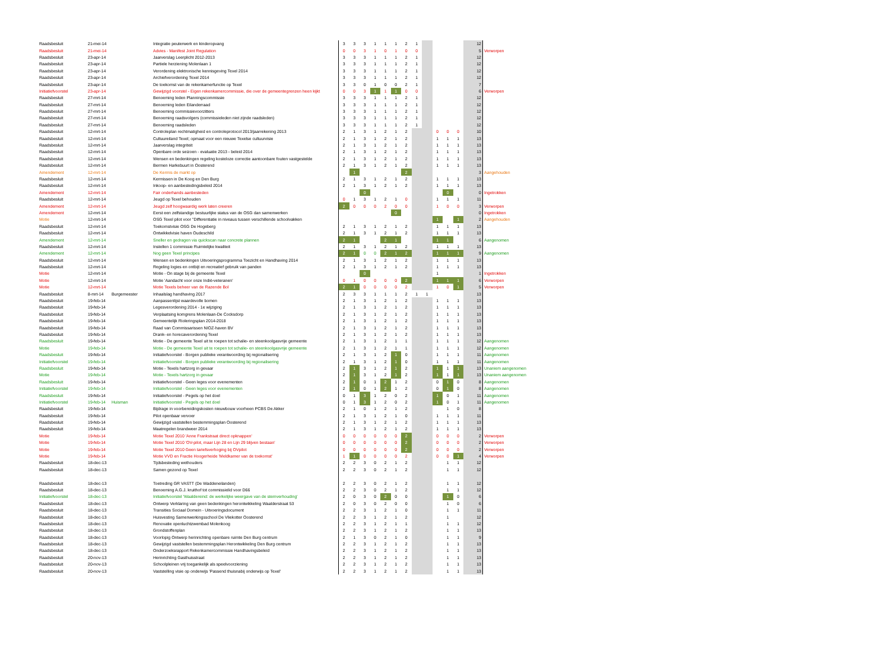| Raadsbesluit | 21-mei-14 | | Integratie peuterwerk en kinderopvang | 3 | 3 | 3 | 1 | 1 | 1 | 2 | 1 | | | | | 12 | |
| Raadsbesluit | 21-mei-14 | | Advies - Manifest Joint Regulation | 0 | 0 | 3 | 1 | 0 | 1 | 0 | 0 | | | | | 5 | Verworpen |
| Raadsbesluit | 23-apr-14 | | Jaarverslag Leerplicht 2012-2013 | 3 | 3 | 3 | 1 | 1 | 1 | 2 | 1 | | | | | 12 | |
| Raadsbesluit | 23-apr-14 | | Partiele herziening Molenlaan 1 | 3 | 3 | 3 | 1 | 1 | 1 | 2 | 1 | | | | | 12 | |
| Raadsbesluit | 23-apr-14 | | Verordening elektronische kennisgeving Texel 2014 | 3 | 3 | 3 | 1 | 1 | 1 | 2 | 1 | | | | | 12 | |
| Raadsbesluit | 23-apr-14 | | Archiefverordening Texel 2014 | 3 | 3 | 3 | 1 | 1 | 1 | 2 | 1 | | | | | 12 | |
| Raadsbesluit | 23-apr-14 | | De toekomst van de rekenkamerfunctie op Texel | 3 | 3 | 0 | 1 | 0 | 0 | 2 | 1 | | | | | 7 | |
| Initiatiefvoorstel | 23-apr-14 | | Gewijzigd voorstel - Eigen rekenkamercommissie, die over de gemeentegrenzen heen kijkt | 0 | 0 | 3 | 1 | 1 | 1 | 0 | 0 | | | | | 6 | Verworpen |
| Raadsbesluit | 27-mrt-14 | | Benoeming leden Planningscommissie | 3 | 3 | 3 | 1 | 1 | 1 | 2 | 1 | | | | | 12 | |
| Raadsbesluit | 27-mrt-14 | | Benoeming leden Eilanderraad | 3 | 3 | 3 | 1 | 1 | 1 | 2 | 1 | | | | | 12 | |
| Raadsbesluit | 27-mrt-14 | | Benoeming commissievoorzitters | 3 | 3 | 3 | 1 | 1 | 1 | 2 | 1 | | | | | 12 | |
| Raadsbesluit | 27-mrt-14 | | Benoeming raadsvolgers (commissieleden niet zijnde raadsleden) | 3 | 3 | 3 | 1 | 1 | 1 | 2 | 1 | | | | | 12 | |
| Raadsbesluit | 27-mrt-14 | | Benoeming raadsleden | 3 | 3 | 3 | 1 | 1 | 1 | 2 | 1 | | | | | 12 | |
| Raadsbesluit | 12-mrt-14 | | Controleplan rechtmatigheid en controleprotocol 2013/jaarrekening 2013 | 2 | 1 | 3 | 1 | 2 | 1 | 2 | | | 0 | 0 | 0 | 10 | |
| Raadsbesluit | 12-mrt-14 | | Cultuureiland Texel; opmaat voor een nieuwe Texelse cultuurvisie | 2 | 1 | 3 | 1 | 2 | 1 | 2 | | | 1 | 1 | 1 | 13 | |
| Raadsbesluit | 12-mrt-14 | | Jaarverslag integriteit | 2 | 1 | 3 | 1 | 2 | 1 | 2 | | | 1 | 1 | 1 | 13 | |
| Raadsbesluit | 12-mrt-14 | | Openbare orde seizoen - evaluatie 2013 - beleid 2014 | 2 | 1 | 3 | 1 | 2 | 1 | 2 | | | 1 | 1 | 1 | 13 | |
| Raadsbesluit | 12-mrt-14 | | Wensen en bedenkingen regeling kosteloze correctie aantoonbare fouten vastgestelde | 2 | 1 | 3 | 1 | 2 | 1 | 2 | | | 1 | 1 | 1 | 13 | |
| Raadsbesluit | 12-mrt-14 | | Bermen Harkebuurt in Oosterend | 2 | 1 | 3 | 1 | 2 | 1 | 2 | | | 1 | 1 | 1 | 13 | |
| Amendement | 12-mrt-14 | | De Kermis de markt op | | 1 | | | | | 2 | | | | | | 3 | Aangehouden |
| Raadsbesluit | 12-mrt-14 | | Kermissen in De Koog en Den Burg | 2 | 1 | 3 | 1 | 2 | 1 | 2 | | | 1 | 1 | 1 | 13 | |
| Raadsbesluit | 12-mrt-14 | | Inkoop- en aanbestedingsbeleid 2014 | 2 | 1 | 3 | 1 | 2 | 1 | 2 | | | 1 | 1 | 1 | 13 | |
| Amendement | 12-mrt-14 | | Fair onderhands aanbesteden | | | 0 | | | | | | | | 0 | | 0 | Ingetrokken |
| Raadsbesluit | 12-mrt-14 | | Jeugd op Texel behouden | 0 | 1 | 3 | 1 | 2 | 1 | 0 | | | 1 | 1 | 1 | 11 | |
| Amendement | 12-mrt-14 | | Jeugd zelf hoogwaardig werk laten creeren | 2 | 0 | 0 | 0 | 2 | 0 | 0 | | | 1 | 0 | 0 | 3 | Verworpen |
| Amendement | 12-mrt-14 | | Eerst een zelfstandige bestuurlijke status van de OSG dan samenwerken | | | | | | 0 | | | | | | | 0 | Ingetrokken |
| Motie | 12-mrt-14 | | OSG Texel pilot voor "Differentiatie in niveaus tussen verschillende schoolvakken | | | | | | | | | | 1 | | 1 | 2 | Aangehouden |
| Raadsbesluit | 12-mrt-14 | | Toekomstvisie OSG De Hogeberg | 2 | 1 | 3 | 1 | 2 | 1 | 2 | | | 1 | 1 | 1 | 13 | |
| Raadsbesluit | 12-mrt-14 | | Ontwikkelvisie haven Oudeschild | 2 | 1 | 3 | 1 | 2 | 1 | 2 | | | 1 | 1 | 1 | 13 | |
| Amendement | 12-mrt-14 | | Sneller en gedragen via quickscan naar concrete plannen | 2 | 1 | | | 2 | 1 | | | | 1 | 1 | | 6 | Aangenomen |
| Raadsbesluit | 12-mrt-14 | | Instellen 1 commissie Ruimtelijke kwaliteit | 2 | 1 | 3 | 1 | 2 | 1 | 2 | | | 1 | 1 | 1 | 13 | |
| Amendement | 12-mrt-14 | | Nog geen Texel principes | 2 | 1 | 0 | 0 | 2 | 1 | 2 | | | 1 | 1 | 1 | 9 | Aangenomen |
| Raadsbesluit | 12-mrt-14 | | Wensen en bedenkingen Uitvoeringsprogramma Toezicht en Handhaving 2014 | 2 | 1 | 3 | 1 | 2 | 1 | 2 | | | 1 | 1 | 1 | 13 | |
| Raadsbesluit | 12-mrt-14 | | Regeling logies en ontbijt en recreatief gebruik van panden | 2 | 1 | 3 | 1 | 2 | 1 | 2 | | | 1 | 1 | 1 | 13 | |
| Motie | 12-mrt-14 | | Motie - On stage bij de gemeente Texel | | | 0 | | | | | | | 1 | | | 1 | Ingetrokken |
| Motie | 12-mrt-14 | | Motie 'Aandacht voor onze Indië-veteranen' | 0 | 1 | 0 | 0 | 0 | 0 | 2 | | | 1 | 1 | 1 | 6 | Verworpen |
| Motie | 12-mrt-14 | | Motie Texels beheer van de Razende Bol | 2 | 1 | 0 | 0 | 0 | 0 | 2 | | | 1 | 0 | 1 | 5 | Verworpen |
| Raadsbesluit | 8-mrt-14 | Burgemeester | Inhaalslag handhaving 2017 | 2 | 3 | 3 | 1 | 1 | 1 | 2 | 1 | 1 | | | | 13 | |
| Raadsbesluit | 19-feb-14 | | Aanpassenlijst waardevolle bomen | 2 | 1 | 3 | 1 | 2 | 1 | 2 | | | 1 | 1 | 1 | 13 | |
| Raadsbesluit | 19-feb-14 | | Legesverordening 2014 - 1e wijziging | 2 | 1 | 3 | 1 | 2 | 1 | 2 | | | 1 | 1 | 1 | 13 | |
| Raadsbesluit | 19-feb-14 | | Verplaatsing komgrens Molenlaan-De Cocksdorp | 2 | 1 | 3 | 1 | 2 | 1 | 2 | | | 1 | 1 | 1 | 13 | |
| Raadsbesluit | 19-feb-14 | | Gemeentelijk Rioleringsplan 2014-2018 | 2 | 1 | 3 | 1 | 2 | 1 | 2 | | | 1 | 1 | 1 | 13 | |
| Raadsbesluit | 19-feb-14 | | Raad van Commissarissen NIOZ-haven BV | 2 | 1 | 3 | 1 | 2 | 1 | 2 | | | 1 | 1 | 1 | 13 | |
| Raadsbesluit | 19-feb-14 | | Drank- en horecaverordening Texel | 2 | 1 | 3 | 1 | 2 | 1 | 2 | | | 1 | 1 | 1 | 13 | |
| Raadsbesluit | 19-feb-14 | | Motie - De gemeente Texel uit te roepen tot schalie- en steenkoolgasvrije gemeente | 2 | 1 | 3 | 1 | 2 | 1 | 1 | | | 1 | 1 | 1 | 12 | Aangenomen |
| Motie | 19-feb-14 | | Motie - De gemeente Texel uit te roepen tot schalie- en steenkoolgasvrije gemeente | 2 | 1 | 3 | 1 | 2 | 1 | 1 | | | 1 | 1 | 1 | 12 | Aangenomen |
| Raadsbesluit | 19-feb-14 | | Initiatiefvoorstel - Borgen publieke verantwoording bij regionalisering | 2 | 1 | 3 | 1 | 2 | 1 | 0 | | | 1 | 1 | 1 | 11 | Aangenomen |
| Initiatiefvoorstel | 19-feb-14 | | Initiatiefvoorstel - Borgen publieke verantwoording bij regionalisering | 2 | 1 | 3 | 1 | 2 | 1 | 0 | | | 1 | 1 | 1 | 11 | Aangenomen |
| Raadsbesluit | 19-feb-14 | | Motie - Texels hartzorg in gevaar | 2 | 1 | 3 | 1 | 2 | 1 | 2 | | | 1 | 1 | 1 | 13 | Unaniem aangenomen |
| Motie | 19-feb-14 | | Motie - Texels hartzorg in gevaar | 2 | 1 | 3 | 1 | 2 | 1 | 2 | | | 1 | 1 | 1 | 13 | Unaniem aangenomen |
| Raadsbesluit | 19-feb-14 | | Initiatiefvoorstel - Geen leges voor evenementen | 2 | 1 | 0 | 1 | 2 | 1 | 2 | | | 0 | 1 | 0 | 8 | Aangenomen |
| Initiatiefvoorstel | 19-feb-14 | | Initiatiefvoorstel - Geen leges voor evenementen | 2 | 1 | 0 | 1 | 2 | 1 | 2 | | | 0 | 1 | 0 | 8 | Aangenomen |
| Raadsbesluit | 19-feb-14 | | Initiatiefvoorstel - Pegels op het doel | 0 | 1 | 3 | 1 | 2 | 0 | 2 | | | 1 | 0 | 1 | 11 | Aangenomen |
| Initiatiefvoorstel | 19-feb-14 | Huisman | Initiatiefvoorstel - Pegels op het doel | 0 | 1 | 3 | 1 | 2 | 0 | 2 | | | 1 | 0 | 1 | 11 | Aangenomen |
| Raadsbesluit | 19-feb-14 | | Bijdrage in voorbereidingskosten nieuwbouw voorheen PCBS De Akker | 2 | 1 | 0 | 1 | 2 | 1 | 2 | | | | 1 | 0 | 8 | |
| Raadsbesluit | 19-feb-14 | | Pilot openbaar vervoer | 2 | 1 | 3 | 1 | 2 | 1 | 0 | | | 1 | 1 | 1 | 11 | |
| Raadsbesluit | 19-feb-14 | | Gewijzigd vaststellen bestemmingsplan Oosterend | 2 | 1 | 3 | 1 | 2 | 1 | 2 | | | 1 | 1 | 1 | 13 | |
| Raadsbesluit | 19-feb-14 | | Maatregelen brandweer 2014 | 2 | 1 | 3 | 1 | 2 | 1 | 2 | | | 1 | 1 | 1 | 13 | |
| Motie | 19-feb-14 | | Motie Texel 2010 'Anne Frankstraat direct opknappen' | 0 | 0 | 0 | 0 | 0 | 0 | 2 | | | 0 | 0 | 0 | 2 | Verworpen |
| Motie | 19-feb-14 | | Motie Texel 2010 'OV-pilot, maar Lijn 28 en Lijn 29 blijven bestaan' | 0 | 0 | 0 | 0 | 0 | 0 | 2 | | | 0 | 0 | 0 | 2 | Verworpen |
| Motie | 19-feb-14 | | Motie Texel 2010 Geen tariefsverhoging bij OVpilot | 0 | 0 | 0 | 0 | 0 | 0 | 2 | | | 0 | 0 | 0 | 2 | Verworpen |
| Motie | 19-feb-14 | | Motie VVD en Fractie Hoogerheide 'Meldkamer van de toekomst' | 1 | 1 | 0 | 0 | 0 | 0 | 2 | | | 0 | 0 | 1 | 4 | Verworpen |
| Raadsbesluit | 18-dec-13 | | Tijdsbesteding wethouders | 2 | 2 | 3 | 0 | 2 | 1 | 2 | | | | 1 | 1 | 12 | |
| Raadsbesluit | 18-dec-13 | | Samen gezond op Texel | 2 | 2 | 3 | 0 | 2 | 1 | 2 | | | | 1 | 1 | 12 | |
| Raadsbesluit | 18-dec-13 | | Toetreding GR VASTT (De Waddeneilanden) | 2 | 2 | 3 | 0 | 2 | 1 | 2 | | | | 1 | 1 | 12 | |
| Raadsbesluit | 18-dec-13 | | Benoeming A.G.J. kruithof tot commissielid voor D66 | 2 | 2 | 3 | 0 | 2 | 1 | 2 | | | | 1 | 1 | 12 | |
| Initiatiefvoorstel | 18-dec-13 | | Initiatiefvoorstel 'Waaldereind: de werkelijke weergave van de stemverhouding' | 2 | 0 | 3 | 0 | 2 | 0 | 0 | | | | 1 | 0 | 6 | |
| Raadsbesluit | 18-dec-13 | | Ontwerp Verklaring van geen bedenkingen herontwikkeling Waalderstraat 53 | 2 | 0 | 3 | 0 | 2 | 0 | 0 | | | | 1 | 0 | 6 | |
| Raadsbesluit | 18-dec-13 | | Transities Sociaal Domein - Uitvoeringsdocument | 2 | 2 | 3 | 1 | 2 | 1 | 0 | | | | 1 | 1 | 11 | |
| Raadsbesluit | 18-dec-13 | | Huisvesting Samenwerkingsschool De Vliekotter Oosterend | 2 | 2 | 3 | 1 | 2 | 1 | 2 | | | | 1 | | 12 | |
| Raadsbesluit | 18-dec-13 | | Renovatie openluchtzwembad Molenkoog | 2 | 2 | 3 | 1 | 2 | 1 | 1 | | | | 1 | 1 | 12 | |
| Raadsbesluit | 18-dec-13 | | Grondstoffenplan | 2 | 2 | 3 | 1 | 2 | 1 | 2 | | | | 1 | 1 | 13 | |
| Raadsbesluit | 18-dec-13 | | Voorlopig Ontwerp herinrichting openbare ruimte Den Burg centrum | 2 | 1 | 3 | 0 | 2 | 1 | 0 | | | | 1 | 1 | 9 | |
| Raadsbesluit | 18-dec-13 | | Gewijzigd vaststellen bestemmingsplan Herontwikkeling Den Burg centrum | 2 | 2 | 3 | 1 | 2 | 1 | 2 | | | | 1 | 1 | 13 | |
| Raadsbesluit | 18-dec-13 | | Onderzoeksrapport Rekenkamercommissie Handhavingsbeleid | 2 | 2 | 3 | 1 | 2 | 1 | 2 | | | | 1 | 1 | 13 | |
| Raadsbesluit | 20-nov-13 | | Herinrichting Gasthuisstraat | 2 | 2 | 3 | 1 | 2 | 1 | 2 | | | | 1 | 1 | 13 | |
| Raadsbesluit | 20-nov-13 | | Schoolpleinen vrij toegankelijk als speelvoorziening | 2 | 2 | 3 | 1 | 2 | 1 | 2 | | | | 1 | 1 | 13 | |
| Raadsbesluit | 20-nov-13 | | Vaststelling visie op onderwijs 'Passend thuisnabij onderwijs op Texel' | 2 | 2 | 3 | 1 | 2 | 1 | 2 | | | | 1 | 1 | 13 | |